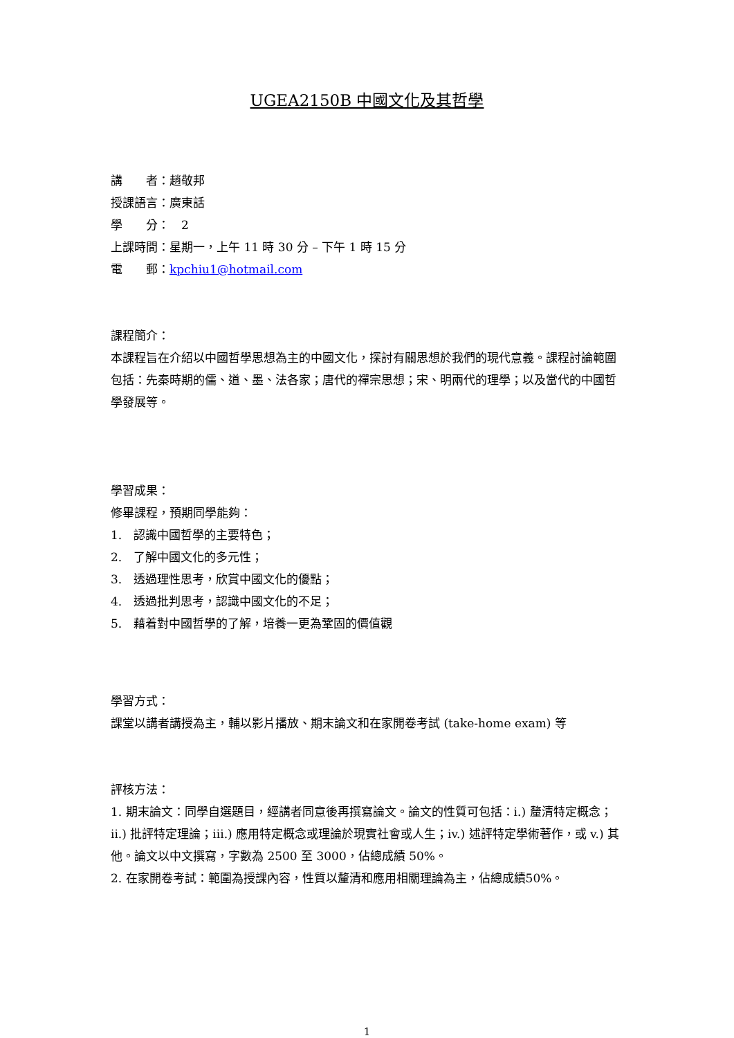UGEA2150B 中國文化及其哲學
講　　者：趙敬邦
授課語言：廣東話
學　　分：　2
上課時間：星期一，上午 11 時 30 分 – 下午 1 時 15 分
電　　郵：kpchiu1@hotmail.com
課程簡介：
本課程旨在介紹以中國哲學思想為主的中國文化，探討有關思想於我們的現代意義。課程討論範圍包括：先秦時期的儒、道、墨、法各家；唐代的禪宗思想；宋、明兩代的理學；以及當代的中國哲學發展等。
學習成果：
修畢課程，預期同學能夠：
1.　認識中國哲學的主要特色；
2.　了解中國文化的多元性；
3.　透過理性思考，欣賞中國文化的優點；
4.　透過批判思考，認識中國文化的不足；
5.　藉着對中國哲學的了解，培養一更為鞏固的價值觀
學習方式：
課堂以講者講授為主，輔以影片播放、期末論文和在家開卷考試 (take-home exam) 等
評核方法：
1. 期末論文：同學自選題目，經講者同意後再撰寫論文。論文的性質可包括：i.) 釐清特定概念；ii.) 批評特定理論；iii.) 應用特定概念或理論於現實社會或人生；iv.) 述評特定學術著作，或 v.) 其他。論文以中文撰寫，字數為 2500 至 3000，佔總成績 50%。
2. 在家開卷考試：範圍為授課內容，性質以釐清和應用相關理論為主，佔總成績50%。
1